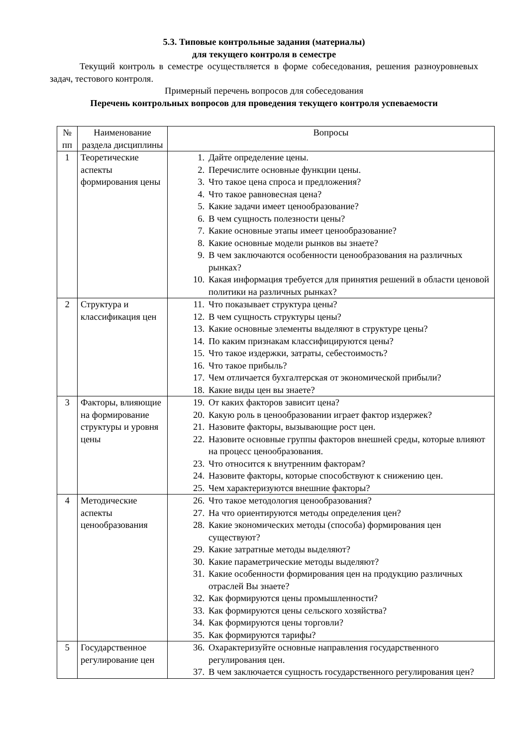5.3. Типовые контрольные задания (материалы)
для текущего контроля в семестре
Текущий контроль в семестре осуществляется в форме собеседования, решения разноуровневых задач, тестового контроля.
Примерный перечень вопросов для собеседования
Перечень контрольных вопросов для проведения текущего контроля успеваемости
| № пп | Наименование раздела дисциплины | Вопросы |
| --- | --- | --- |
| 1 | Теоретические аспекты формирования цены | 1. Дайте определение цены. 2. Перечислите основные функции цены. 3. Что такое цена спроса и предложения? 4. Что такое равновесная цена? 5. Какие задачи имеет ценообразование? 6. В чем сущность полезности цены? 7. Какие основные этапы имеет ценообразование? 8. Какие основные модели рынков вы знаете? 9. В чем заключаются особенности ценообразования на различных рынках? 10. Какая информация требуется для принятия решений в области ценовой политики на различных рынках? |
| 2 | Структура и классификация цен | 11. Что показывает структура цены? 12. В чем сущность структуры цены? 13. Какие основные элементы выделяют в структуре цены? 14. По каким признакам классифицируются цены? 15. Что такое издержки, затраты, себестоимость? 16. Что такое прибыль? 17. Чем отличается бухгалтерская от экономической прибыли? 18. Какие виды цен вы знаете? |
| 3 | Факторы, влияющие на формирование структуры и уровня цены | 19. От каких факторов зависит цена? 20. Какую роль в ценообразовании играет фактор издержек? 21. Назовите факторы, вызывающие рост цен. 22. Назовите основные группы факторов внешней среды, которые влияют на процесс ценообразования. 23. Что относится к внутренним факторам? 24. Назовите факторы, которые способствуют к снижению цен. 25. Чем характеризуются внешние факторы? |
| 4 | Методические аспекты ценообразования | 26. Что такое методология ценообразования? 27. На что ориентируются методы определения цен? 28. Какие экономических методы (способа) формирования цен существуют? 29. Какие затратные методы выделяют? 30. Какие параметрические методы выделяют? 31. Какие особенности формирования цен на продукцию различных отраслей Вы знаете? 32. Как формируются цены промышленности? 33. Как формируются цены сельского хозяйства? 34. Как формируются цены торговли? 35. Как формируются тарифы? |
| 5 | Государственное регулирование цен | 36. Охарактеризуйте основные направления государственного регулирования цен. 37. В чем заключается сущность государственного регулирования цен? |